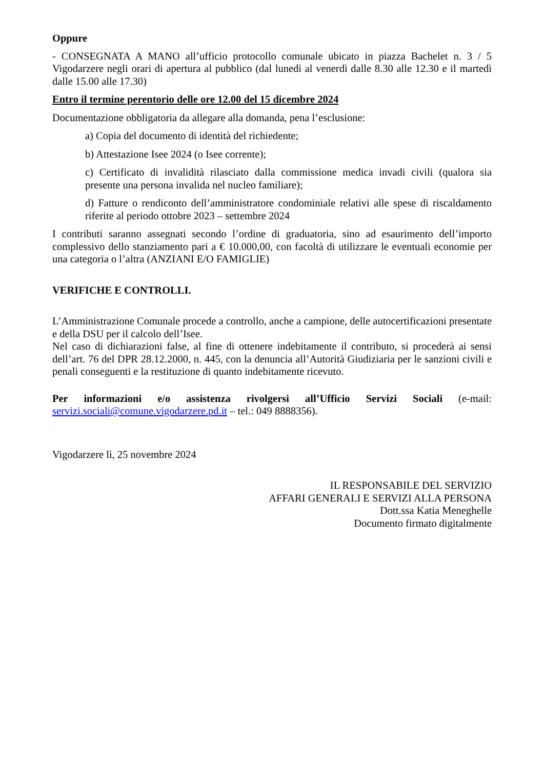Oppure
- CONSEGNATA A MANO all’ufficio protocollo comunale ubicato in piazza Bachelet n. 3 / 5 Vigodarzere negli orari di apertura al pubblico (dal lunedì al venerdì dalle 8.30 alle 12.30 e il martedì dalle 15.00 alle 17.30)
Entro il termine perentorio delle ore 12.00 del 15 dicembre 2024
Documentazione obbligatoria da allegare alla domanda, pena l’esclusione:
a) Copia del documento di identità del richiedente;
b) Attestazione Isee 2024 (o Isee corrente);
c) Certificato di invalidità rilasciato dalla commissione medica invadi civili (qualora sia presente una persona invalida nel nucleo familiare);
d) Fatture o rendiconto dell’amministratore condominiale relativi alle spese di riscaldamento riferite al periodo ottobre 2023 – settembre 2024
I contributi saranno assegnati secondo l’ordine di graduatoria, sino ad esaurimento dell’importo complessivo dello stanziamento pari a € 10.000,00, con facoltà di utilizzare le eventuali economie per una categoria o l’altra (ANZIANI E/O FAMIGLIE)
VERIFICHE E CONTROLLI.
L’Amministrazione Comunale procede a controllo, anche a campione, delle autocertificazioni presentate e della DSU per il calcolo dell’Isee.
Nel caso di dichiarazioni false, al fine di ottenere indebitamente il contributo, si procederà ai sensi dell’art. 76 del DPR 28.12.2000, n. 445, con la denuncia all’Autorità Giudiziaria per le sanzioni civili e penali conseguenti e la restituzione di quanto indebitamente ricevuto.
Per informazioni e/o assistenza rivolgersi all’Ufficio Servizi Sociali (e-mail: servizi.sociali@comune.vigodarzere.pd.it – tel.: 049 8888356).
Vigodarzere lì, 25 novembre 2024
IL RESPONSABILE DEL SERVIZIO
AFFARI GENERALI E SERVIZI ALLA PERSONA
Dott.ssa Katia Meneghelle
Documento firmato digitalmente